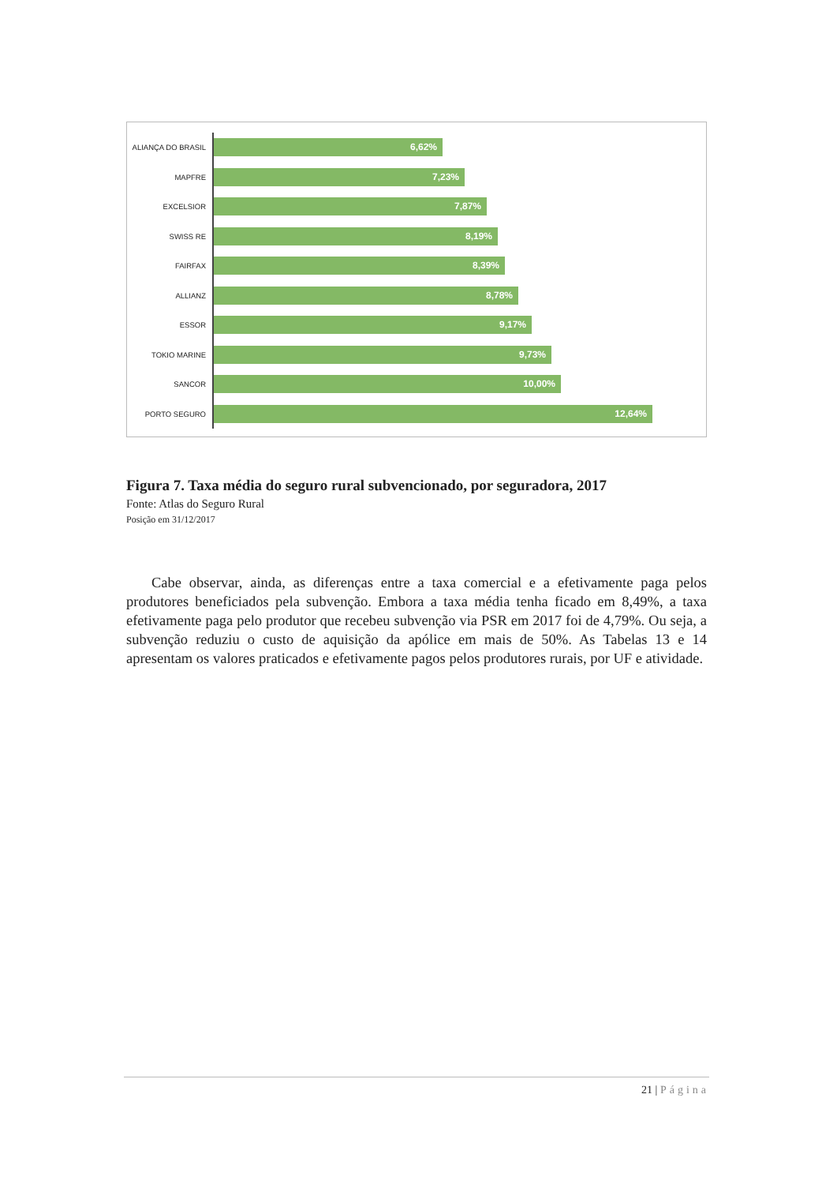ALIANÇA DO BRASIL
6,62%
MAPFRE
7,23%
EXCELSIOR
7,87%
SWISS RE
8,19%
FAIRFAX
8,39%
ALLIANZ
8,78%
ESSOR
9,17%
TOKIO MARINE
9,73%
SANCOR
10,00%
PORTO SEGURO
12,64%
Figura 7. Taxa média do seguro rural subvencionado, por seguradora, 2017
Fonte: Atlas do Seguro Rural
Posição em 31/12/2017
Cabe observar, ainda, as diferenças entre a taxa comercial e a efetivamente paga pelos produtores beneficiados pela subvenção. Embora a taxa média tenha ficado em 8,49%, a taxa efetivamente paga pelo produtor que recebeu subvenção via PSR em 2017 foi de 4,79%. Ou seja, a subvenção reduziu o custo de aquisição da apólice em mais de 50%. As Tabelas 13 e 14 apresentam os valores praticados e efetivamente pagos pelos produtores rurais, por UF e atividade.
21 | Página